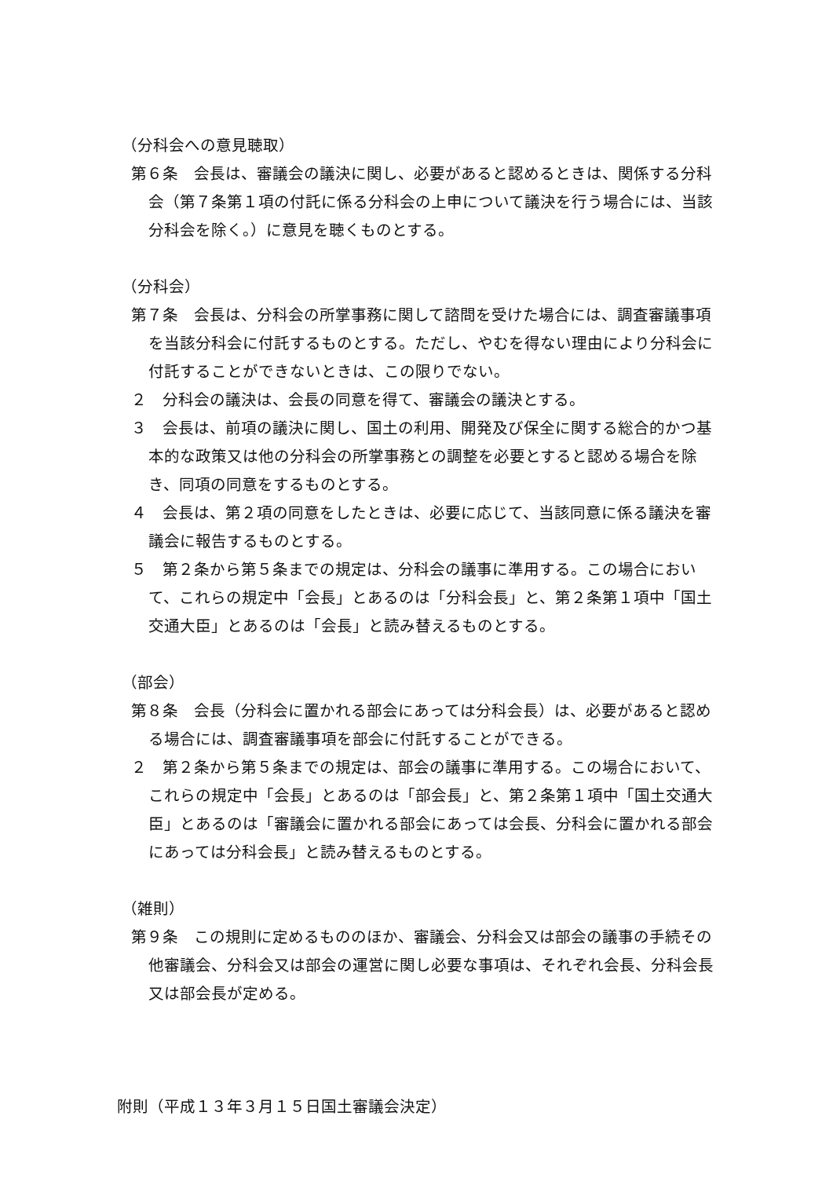（分科会への意見聴取）
第６条　会長は、審議会の議決に関し、必要があると認めるときは、関係する分科会（第７条第１項の付託に係る分科会の上申について議決を行う場合には、当該分科会を除く。）に意見を聴くものとする。
（分科会）
第７条　会長は、分科会の所掌事務に関して諮問を受けた場合には、調査審議事項を当該分科会に付託するものとする。ただし、やむを得ない理由により分科会に付託することができないときは、この限りでない。
２　分科会の議決は、会長の同意を得て、審議会の議決とする。
３　会長は、前項の議決に関し、国土の利用、開発及び保全に関する総合的かつ基本的な政策又は他の分科会の所掌事務との調整を必要とすると認める場合を除き、同項の同意をするものとする。
４　会長は、第２項の同意をしたときは、必要に応じて、当該同意に係る議決を審議会に報告するものとする。
５　第２条から第５条までの規定は、分科会の議事に準用する。この場合において、これらの規定中「会長」とあるのは「分科会長」と、第２条第１項中「国土交通大臣」とあるのは「会長」と読み替えるものとする。
（部会）
第８条　会長（分科会に置かれる部会にあっては分科会長）は、必要があると認める場合には、調査審議事項を部会に付託することができる。
２　第２条から第５条までの規定は、部会の議事に準用する。この場合において、これらの規定中「会長」とあるのは「部会長」と、第２条第１項中「国土交通大臣」とあるのは「審議会に置かれる部会にあっては会長、分科会に置かれる部会にあっては分科会長」と読み替えるものとする。
（雑則）
第９条　この規則に定めるもののほか、審議会、分科会又は部会の議事の手続その他審議会、分科会又は部会の運営に関し必要な事項は、それぞれ会長、分科会長又は部会長が定める。
附則（平成１３年３月１５日国土審議会決定）